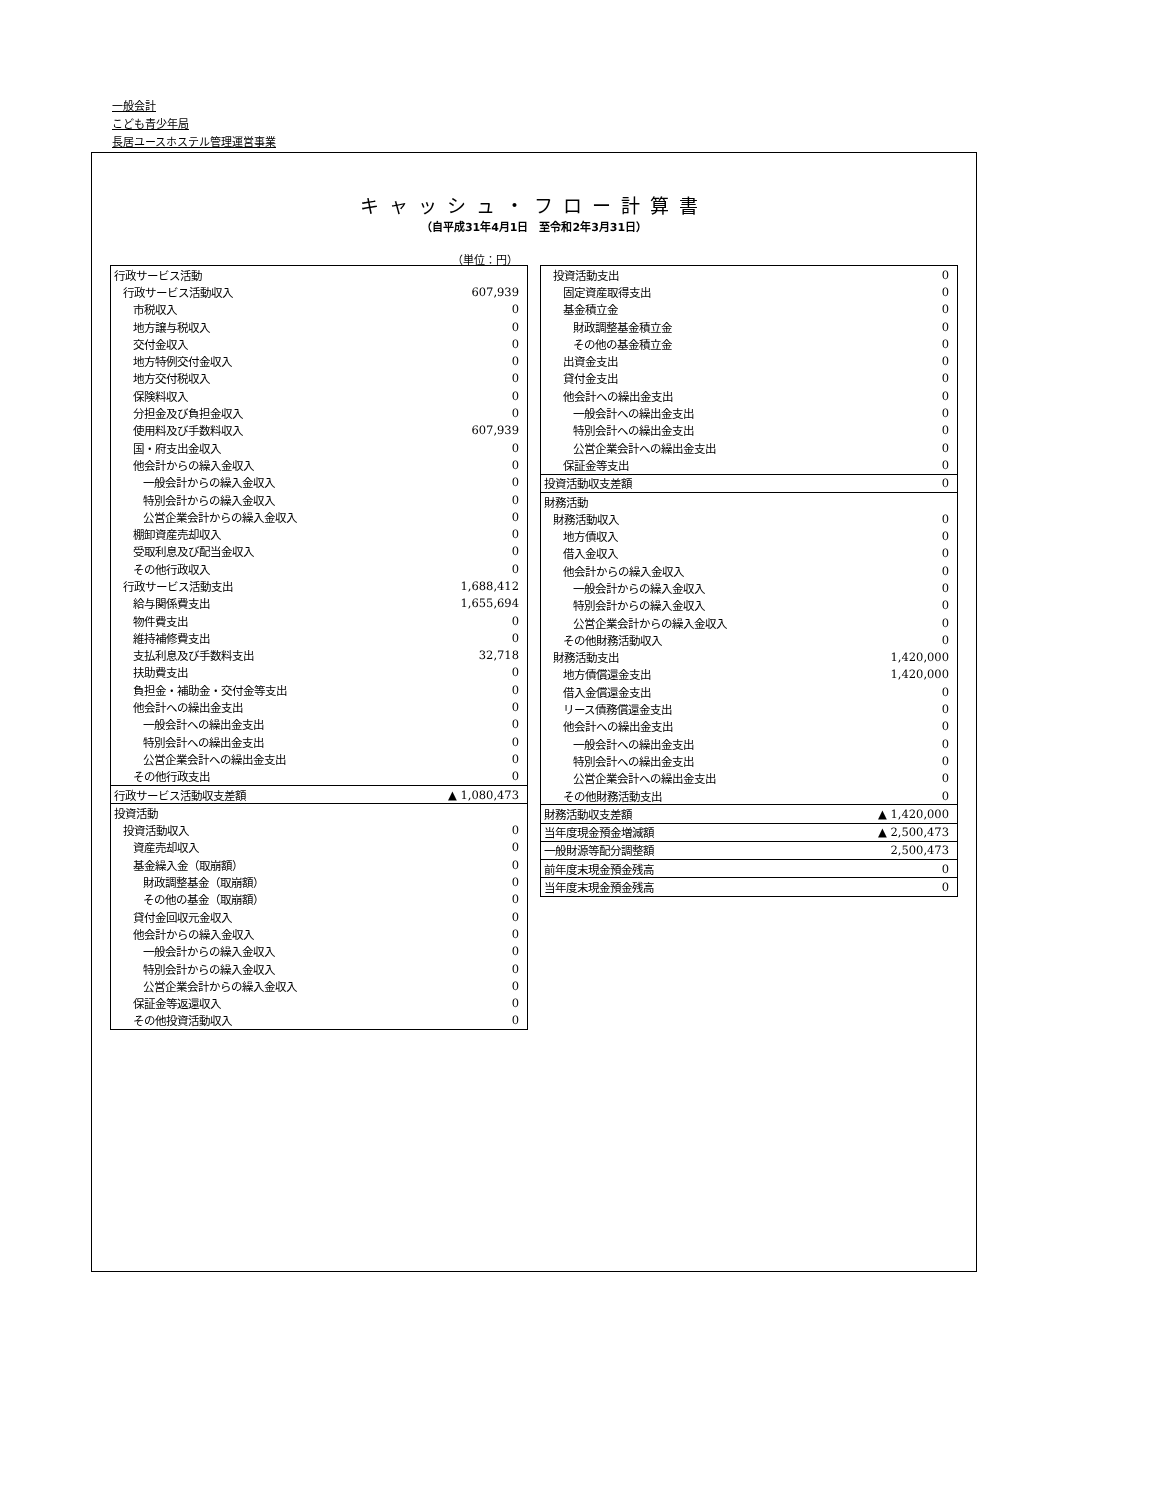一般会計
こども青少年局
長居ユースホステル管理運営事業
キャッシュ・フロー計算書
（自平成31年4月1日　至令和2年3月31日）
（単位：円）
| 行政サービス活動 | |
| 行政サービス活動収入 | 607,939 |
| 市税収入 | 0 |
| 地方譲与税収入 | 0 |
| 交付金収入 | 0 |
| 地方特例交付金収入 | 0 |
| 地方交付税収入 | 0 |
| 保険料収入 | 0 |
| 分担金及び負担金収入 | 0 |
| 使用料及び手数料収入 | 607,939 |
| 国・府支出金収入 | 0 |
| 他会計からの繰入金収入 | 0 |
| 一般会計からの繰入金収入 | 0 |
| 特別会計からの繰入金収入 | 0 |
| 公営企業会計からの繰入金収入 | 0 |
| 棚卸資産売却収入 | 0 |
| 受取利息及び配当金収入 | 0 |
| その他行政収入 | 0 |
| 行政サービス活動支出 | 1,688,412 |
| 給与関係費支出 | 1,655,694 |
| 物件費支出 | 0 |
| 維持補修費支出 | 0 |
| 支払利息及び手数料支出 | 32,718 |
| 扶助費支出 | 0 |
| 負担金・補助金・交付金等支出 | 0 |
| 他会計への繰出金支出 | 0 |
| 一般会計への繰出金支出 | 0 |
| 特別会計への繰出金支出 | 0 |
| 公営企業会計への繰出金支出 | 0 |
| その他行政支出 | 0 |
| 行政サービス活動収支差額 | ▲ 1,080,473 |
| 投資活動 | |
| 投資活動収入 | 0 |
| 資産売却収入 | 0 |
| 基金繰入金（取崩額） | 0 |
| 財政調整基金（取崩額） | 0 |
| その他の基金（取崩額） | 0 |
| 貸付金回収元金収入 | 0 |
| 他会計からの繰入金収入 | 0 |
| 一般会計からの繰入金収入 | 0 |
| 特別会計からの繰入金収入 | 0 |
| 公営企業会計からの繰入金収入 | 0 |
| 保証金等返還収入 | 0 |
| その他投資活動収入 | 0 |
| 投資活動支出 | 0 |
| 固定資産取得支出 | 0 |
| 基金積立金 | 0 |
| 財政調整基金積立金 | 0 |
| その他の基金積立金 | 0 |
| 出資金支出 | 0 |
| 貸付金支出 | 0 |
| 他会計への繰出金支出 | 0 |
| 一般会計への繰出金支出 | 0 |
| 特別会計への繰出金支出 | 0 |
| 公営企業会計への繰出金支出 | 0 |
| 保証金等支出 | 0 |
| 投資活動収支差額 | 0 |
| 財務活動 | |
| 財務活動収入 | 0 |
| 地方債収入 | 0 |
| 借入金収入 | 0 |
| 他会計からの繰入金収入 | 0 |
| 一般会計からの繰入金収入 | 0 |
| 特別会計からの繰入金収入 | 0 |
| 公営企業会計からの繰入金収入 | 0 |
| その他財務活動収入 | 0 |
| 財務活動支出 | 1,420,000 |
| 地方債償還金支出 | 1,420,000 |
| 借入金償還金支出 | 0 |
| リース債務償還金支出 | 0 |
| 他会計への繰出金支出 | 0 |
| 一般会計への繰出金支出 | 0 |
| 特別会計への繰出金支出 | 0 |
| 公営企業会計への繰出金支出 | 0 |
| その他財務活動支出 | 0 |
| 財務活動収支差額 | ▲ 1,420,000 |
| 当年度現金預金増減額 | ▲ 2,500,473 |
| 一般財源等配分調整額 | 2,500,473 |
| 前年度末現金預金残高 | 0 |
| 当年度末現金預金残高 | 0 |